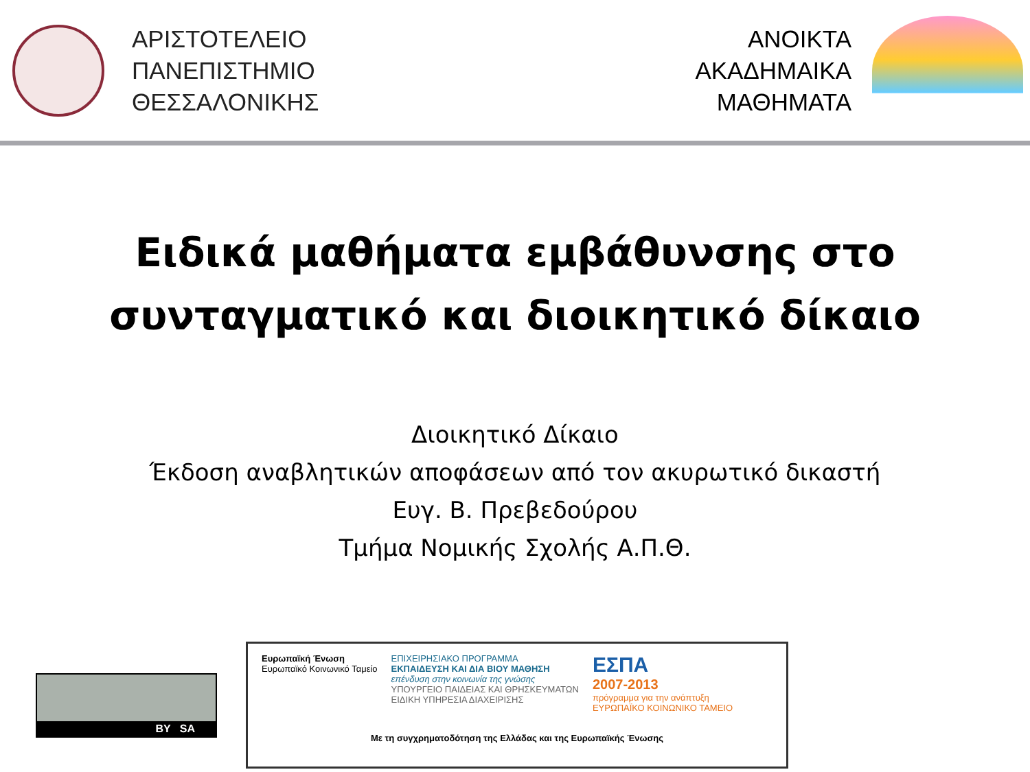ΑΡΙΣΤΟΤΕΛΕΙΟ
ΠΑΝΕΠΙΣΤΗΜΙΟ
ΘΕΣΣΑΛΟΝΙΚΗΣ
ΑΝΟΙΚΤΑ
ΑΚΑΔΗΜΑΙΚΑ
ΜΑΘΗΜΑΤΑ
Ειδικά μαθήματα εμβάθυνσης στο
συνταγματικό και διοικητικό δίκαιο
Διοικητικό Δίκαιο
Έκδοση αναβλητικών αποφάσεων από τον ακυρωτικό δικαστή
Ευγ. Β. Πρεβεδούρου
Τμήμα Νομικής Σχολής Α.Π.Θ.
BY SA
Ευρωπαϊκή Ένωση
Ευρωπαϊκό Κοινωνικό Ταμείο
ΕΠΙΧΕΙΡΗΣΙΑΚΟ ΠΡΟΓΡΑΜΜΑ
ΕΚΠΑΙΔΕΥΣΗ ΚΑΙ ΔΙΑ ΒΙΟΥ ΜΑΘΗΣΗ
επένδυση στην κοινωνία της γνώσης
ΥΠΟΥΡΓΕΙΟ ΠΑΙΔΕΙΑΣ ΚΑΙ ΘΡΗΣΚΕΥΜΑΤΩΝ
ΕΙΔΙΚΗ ΥΠΗΡΕΣΙΑ ΔΙΑΧΕΙΡΙΣΗΣ
ΕΣΠΑ
2007-2013
πρόγραμμα για την ανάπτυξη
ΕΥΡΩΠΑΪΚΟ ΚΟΙΝΩΝΙΚΟ ΤΑΜΕΙΟ
Με τη συγχρηματοδότηση της Ελλάδας και της Ευρωπαϊκής Ένωσης